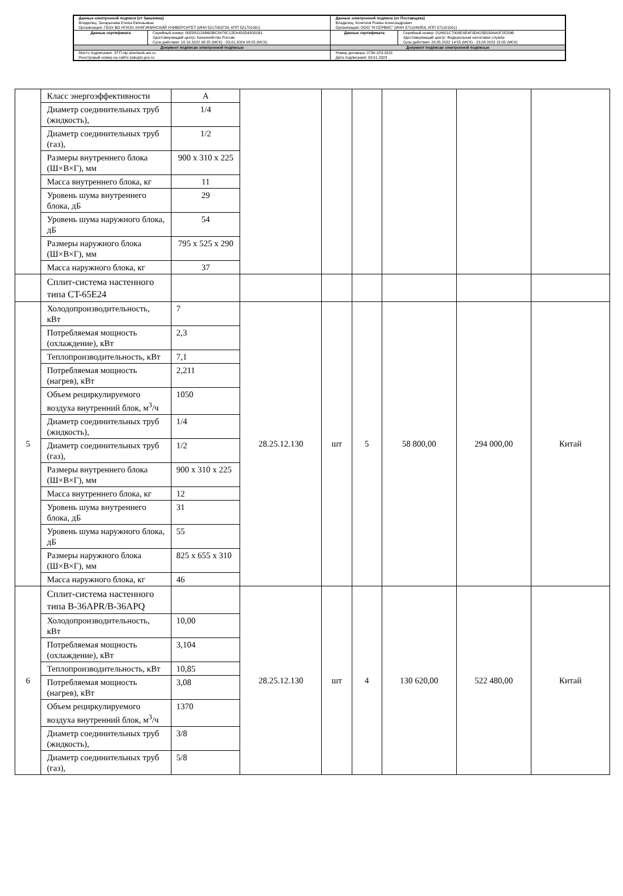| Данные электронной подписи (от Заказчика) Владелец: Захарычева Елена Евгеньевна Организация: ГБОУ ВО НГИЭУ, КНЯГИНИНСКИЙ УНИВЕРСИТЕТ (ИНН 5217003729, КПП 521701001) | | Данные электронной подписи (от Поставщика) Владелец: Кочетков Роман Александрович Организация: ООО "Я-СЕРВИС" (ИНН 3711049859, КПП 371101001) | |
| Данные сертификата | Серийный номер: 00E88112AB6DBC8478C12EA450D43031B1 Удостоверяющий центр: Казначейство России Срок действия: 10.10.2022 08:25 (МСК) - 03.01.2024 08:25 (МСК) | Данные сертификата | Серийный номер: 01A651C7009EAE4F9D415B530AA0F2ED9B Удостоверяющий центр: Федеральная налоговая служба Срок действия: 23.05.2022 14:55 (МСК) - 23.08.2023 15:05 (МСК) |
| Документ подписан электронной подписью | | Документ подписан электронной подписью | |
| Место подписания: ЭТП utp.sberbank-ast.ru Реестровый номер на сайте zakupki.gov.ru: | | Номер договора: 073К-223-2022 Дата подписания: 09.01.2023 | |
| | Класс энергоэффективности | A | | | | | | |
| | Диаметр соединительных труб (жидкость), | 1/4 | | | | | | |
| | Диаметр соединительных труб (газ), | 1/2 | | | | | | |
| | Размеры внутреннего блока (Ш×В×Г), мм | 900 x 310 x 225 | | | | | | |
| | Масса внутреннего блока, кг | 11 | | | | | | |
| | Уровень шума внутреннего блока, дБ | 29 | | | | | | |
| | Уровень шума наружного блока, дБ | 54 | | | | | | |
| | Размеры наружного блока (Ш×В×Г), мм | 795 x 525 x 290 | | | | | | |
| | Масса наружного блока, кг | 37 | | | | | | |
| | Сплит-система настенного типа CT-65E24 | | | | | | | |
| 5 | Холодопроизводительность, кВт | 7 | 28.25.12.130 | шт | 5 | 58 800,00 | 294 000,00 | Китай |
| | Потребляемая мощность (охлаждение), кВт | 2,3 | | | | | | |
| | Теплопроизводительность, кВт | 7,1 | | | | | | |
| | Потребляемая мощность (нагрев), кВт | 2,211 | | | | | | |
| | Объем рециркулируемого воздуха внутренний блок, м<sup>3</sup>/ч | 1050 | | | | | | |
| | Диаметр соединительных труб (жидкость), | 1/4 | | | | | | |
| | Диаметр соединительных труб (газ), | 1/2 | | | | | | |
| | Размеры внутреннего блока (Ш×В×Г), мм | 900 x 310 x 225 | | | | | | |
| | Масса внутреннего блока, кг | 12 | | | | | | |
| | Уровень шума внутреннего блока, дБ | 31 | | | | | | |
| | Уровень шума наружного блока, дБ | 55 | | | | | | |
| | Размеры наружного блока (Ш×В×Г), мм | 825 x 655 x 310 | | | | | | |
| | Масса наружного блока, кг | 46 | | | | | | |
| 6 | Сплит-система настенного типа B-36APR/B-36APQ | | 28.25.12.130 | шт | 4 | 130 620,00 | 522 480,00 | Китай |
| | Холодопроизводительность, кВт | 10,00 | | | | | | |
| | Потребляемая мощность (охлаждение), кВт | 3,104 | | | | | | |
| | Теплопроизводительность, кВт | 10,85 | | | | | | |
| | Потребляемая мощность (нагрев), кВт | 3,08 | | | | | | |
| | Объем рециркулируемого воздуха внутренний блок, м<sup>3</sup>/ч | 1370 | | | | | | |
| | Диаметр соединительных труб (жидкость), | 3/8 | | | | | | |
| | Диаметр соединительных труб (газ), | 5/8 | | | | | | |